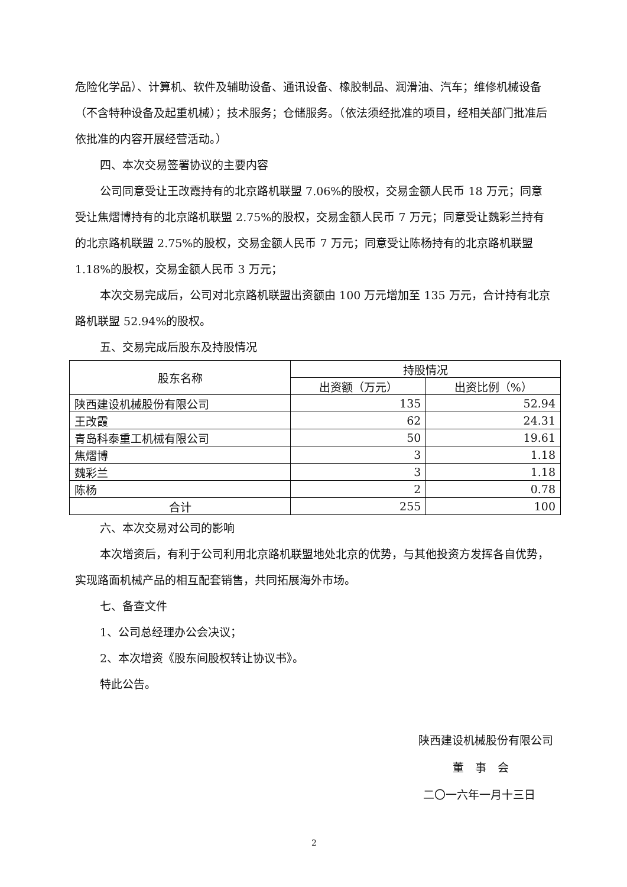危险化学品）、计算机、软件及辅助设备、通讯设备、橡胶制品、润滑油、汽车；维修机械设备（不含特种设备及起重机械）；技术服务；仓储服务。（依法须经批准的项目，经相关部门批准后依批准的内容开展经营活动。）
四、本次交易签署协议的主要内容
公司同意受让王改霞持有的北京路机联盟 7.06%的股权，交易金额人民币 18 万元；同意受让焦熠博持有的北京路机联盟 2.75%的股权，交易金额人民币 7 万元；同意受让魏彩兰持有的北京路机联盟 2.75%的股权，交易金额人民币 7 万元；同意受让陈杨持有的北京路机联盟 1.18%的股权，交易金额人民币 3 万元；
本次交易完成后，公司对北京路机联盟出资额由 100 万元增加至 135 万元，合计持有北京路机联盟 52.94%的股权。
五、交易完成后股东及持股情况
| 股东名称 | 持股情况 | |
| --- | --- | --- |
| | 出资额（万元） | 出资比例（%） |
| 陕西建设机械股份有限公司 | 135 | 52.94 |
| 王改霞 | 62 | 24.31 |
| 青岛科泰重工机械有限公司 | 50 | 19.61 |
| 焦熠博 | 3 | 1.18 |
| 魏彩兰 | 3 | 1.18 |
| 陈杨 | 2 | 0.78 |
| 合计 | 255 | 100 |
六、本次交易对公司的影响
本次增资后，有利于公司利用北京路机联盟地处北京的优势，与其他投资方发挥各自优势，实现路面机械产品的相互配套销售，共同拓展海外市场。
七、备查文件
1、公司总经理办公会决议；
2、本次增资《股东间股权转让协议书》。
特此公告。
陕西建设机械股份有限公司
董　事　会
二〇一六年一月十三日
2